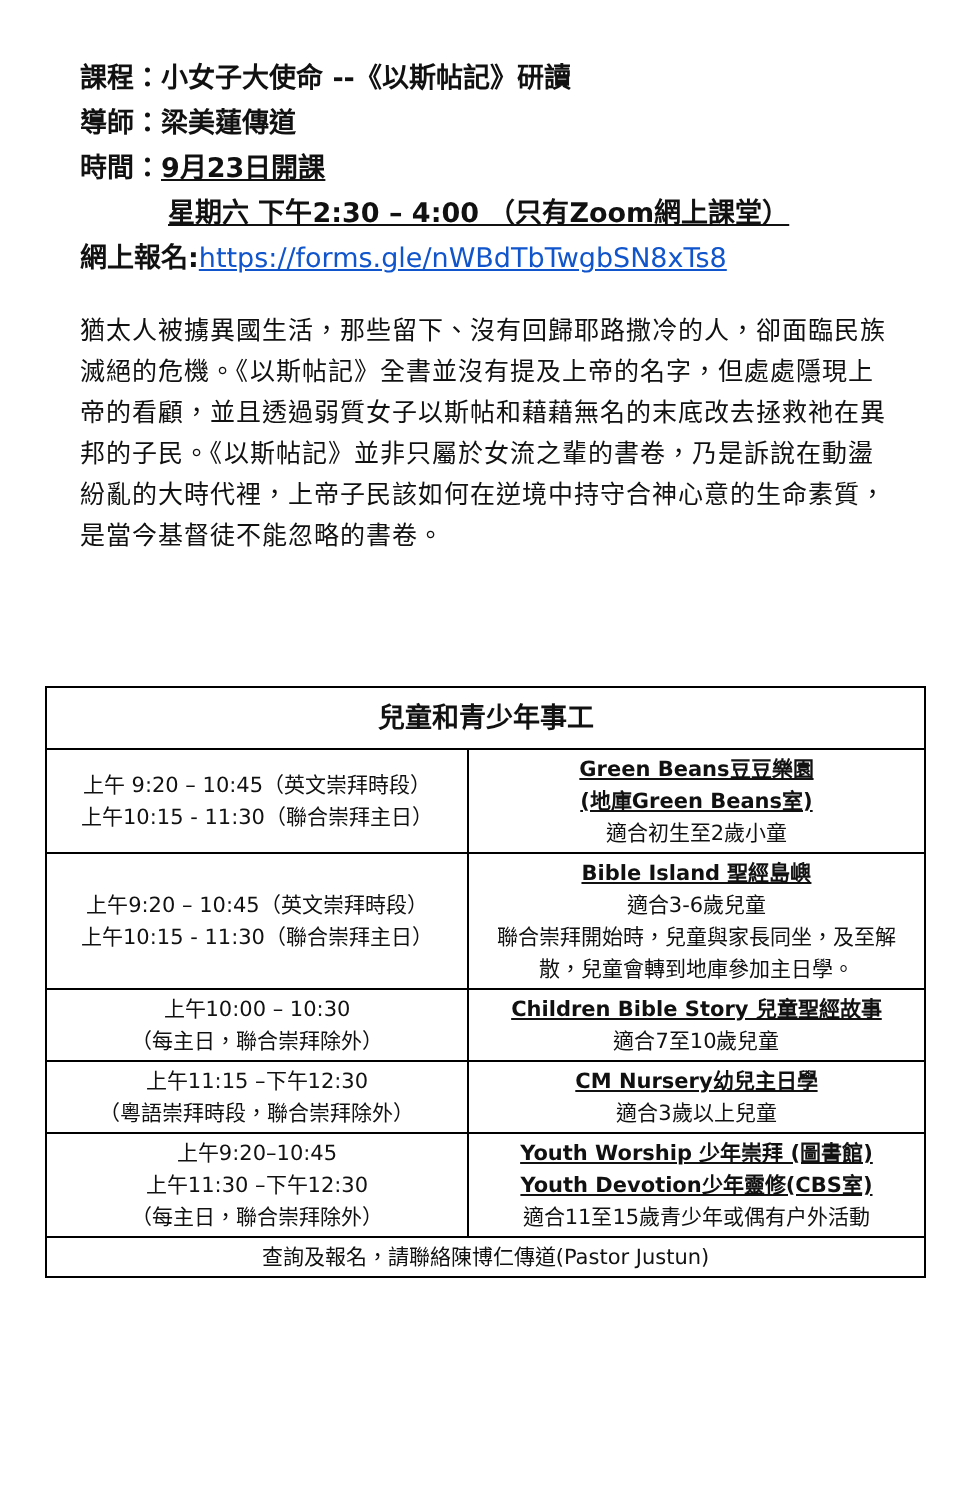課程：小女子大使命 --《以斯帖記》研讀
導師：梁美蓮傳道
時間：9月23日開課
星期六 下午2:30 – 4:00 （只有Zoom網上課堂）
網上報名:https://forms.gle/nWBdTbTwgbSN8xTs8
猶太人被擄異國生活，那些留下、沒有回歸耶路撒冷的人，卻面臨民族滅絕的危機。《以斯帖記》全書並沒有提及上帝的名字，但處處隱現上帝的看顧，並且透過弱質女子以斯帖和藉藉無名的末底改去拯救祂在異邦的子民。《以斯帖記》並非只屬於女流之輩的書卷，乃是訴說在動盪紛亂的大時代裡，上帝子民該如何在逆境中持守合神心意的生命素質，是當今基督徒不能忽略的書卷。
| 兒童和青少年事工 | |
| --- | --- |
| 上午 9:20 – 10:45（英文崇拜時段） 上午10:15 - 11:30（聯合崇拜主日） | Green Beans豆豆樂園 (地庫Green Beans室) 適合初生至2歲小童 |
| 上午9:20 – 10:45（英文崇拜時段） 上午10:15 - 11:30（聯合崇拜主日） | Bible Island 聖經島嶼 適合3-6歲兒童 聯合崇拜開始時，兒童與家長同坐，及至解散，兒童會轉到地庫參加主日學。 |
| 上午10:00 – 10:30 （每主日，聯合崇拜除外） | Children Bible Story 兒童聖經故事 適合7至10歲兒童 |
| 上午11:15 –下午12:30 （粵語崇拜時段，聯合崇拜除外） | CM Nursery幼兒主日學 適合3歲以上兒童 |
| 上午9:20–10:45 上午11:30 –下午12:30 （每主日，聯合崇拜除外） | Youth Worship 少年崇拜 (圖書館) Youth Devotion少年靈修(CBS室) 適合11至15歲青少年或偶有户外活動 |
| 查詢及報名，請聯絡陳博仁傳道(Pastor Justun) | |